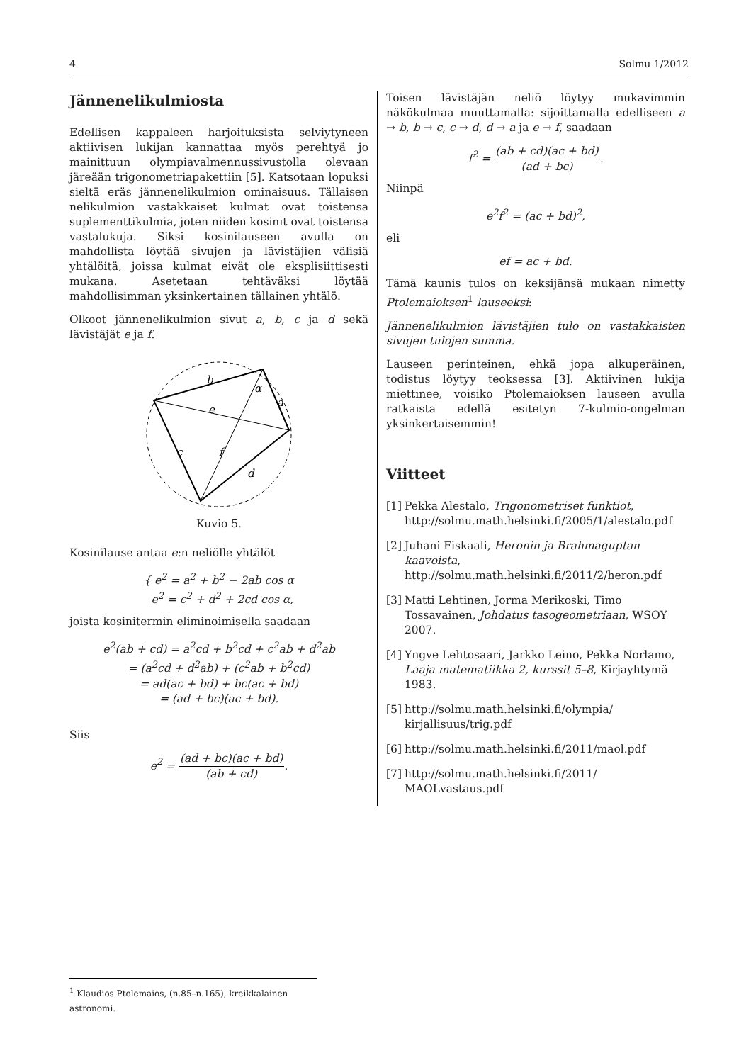4 Solmu 1/2012
Jännenelikulmiosta
Edellisen kappaleen harjoituksista selviytyneen aktiivisen lukijan kannattaa myös perehtyä jo mainittuun olympiavalmennussivustolla olevaan järeään trigonometriapakettiin [5]. Katsotaan lopuksi sieltä eräs jännenelikulmion ominaisuus. Tällaisen nelikulmion vastakkaiset kulmat ovat toistensa suplementtikulmia, joten niiden kosinit ovat toistensa vastalukuja. Siksi kosinilauseen avulla on mahdollista löytää sivujen ja lävistäjien välisiä yhtälöitä, joissa kulmat eivät ole eksplisiittisesti mukana. Asetetaan tehtäväksi löytää mahdollisimman yksinkertainen tällainen yhtälö.
Olkoot jännenelikulmion sivut a, b, c ja d sekä lävistäjät e ja f.
b
α
a
e
c
f
d
Kuvio 5.
Kosinilause antaa e:n neliölle yhtälöt
{ e<sup>2</sup> = a<sup>2</sup> + b<sup>2</sup> − 2ab cos α
e<sup>2</sup> = c<sup>2</sup> + d<sup>2</sup> + 2cd cos α,
joista kosinitermin eliminoimisella saadaan
e<sup>2</sup>(ab + cd) = a<sup>2</sup>cd + b<sup>2</sup>cd + c<sup>2</sup>ab + d<sup>2</sup>ab
= (a<sup>2</sup>cd + d<sup>2</sup>ab) + (c<sup>2</sup>ab + b<sup>2</sup>cd)
= ad(ac + bd) + bc(ac + bd)
= (ad + bc)(ac + bd).
Siis
e<sup>2</sup> = (ad + bc)(ac + bd) (ab + cd).
Toisen lävistäjän neliö löytyy mukavimmin näkökulmaa muuttamalla: sijoittamalla edelliseen a → b, b → c, c → d, d → a ja e → f, saadaan
f<sup>2</sup> = (ab + cd)(ac + bd) (ad + bc).
Niinpä
e<sup>2</sup>f<sup>2</sup> = (ac + bd)<sup>2</sup>,
eli
ef = ac + bd.
Tämä kaunis tulos on keksijänsä mukaan nimetty Ptolemaioksen<sup>1</sup> lauseeksi:
Jännenelikulmion lävistäjien tulo on vastakkaisten sivujen tulojen summa.
Lauseen perinteinen, ehkä jopa alkuperäinen, todistus löytyy teoksessa [3]. Aktiivinen lukija miettinee, voisiko Ptolemaioksen lauseen avulla ratkaista edellä esitetyn 7-kulmio-ongelman yksinkertaisemmin!
Viitteet
[1] Pekka Alestalo, Trigonometriset funktiot, http://solmu.math.helsinki.fi/2005/1/alestalo.pdf
[2] Juhani Fiskaali, Heronin ja Brahmaguptan kaavoista, http://solmu.math.helsinki.fi/2011/2/heron.pdf
[3] Matti Lehtinen, Jorma Merikoski, Timo Tossavainen, Johdatus tasogeometriaan, WSOY 2007.
[4] Yngve Lehtosaari, Jarkko Leino, Pekka Norlamo, Laaja matematiikka 2, kurssit 5–8, Kirjayhtymä 1983.
[5] http://solmu.math.helsinki.fi/olympia/ kirjallisuus/trig.pdf
[6] http://solmu.math.helsinki.fi/2011/maol.pdf
[7] http://solmu.math.helsinki.fi/2011/ MAOLvastaus.pdf
<sup>1</sup> Klaudios Ptolemaios, (n.85–n.165), kreikkalainen astronomi.